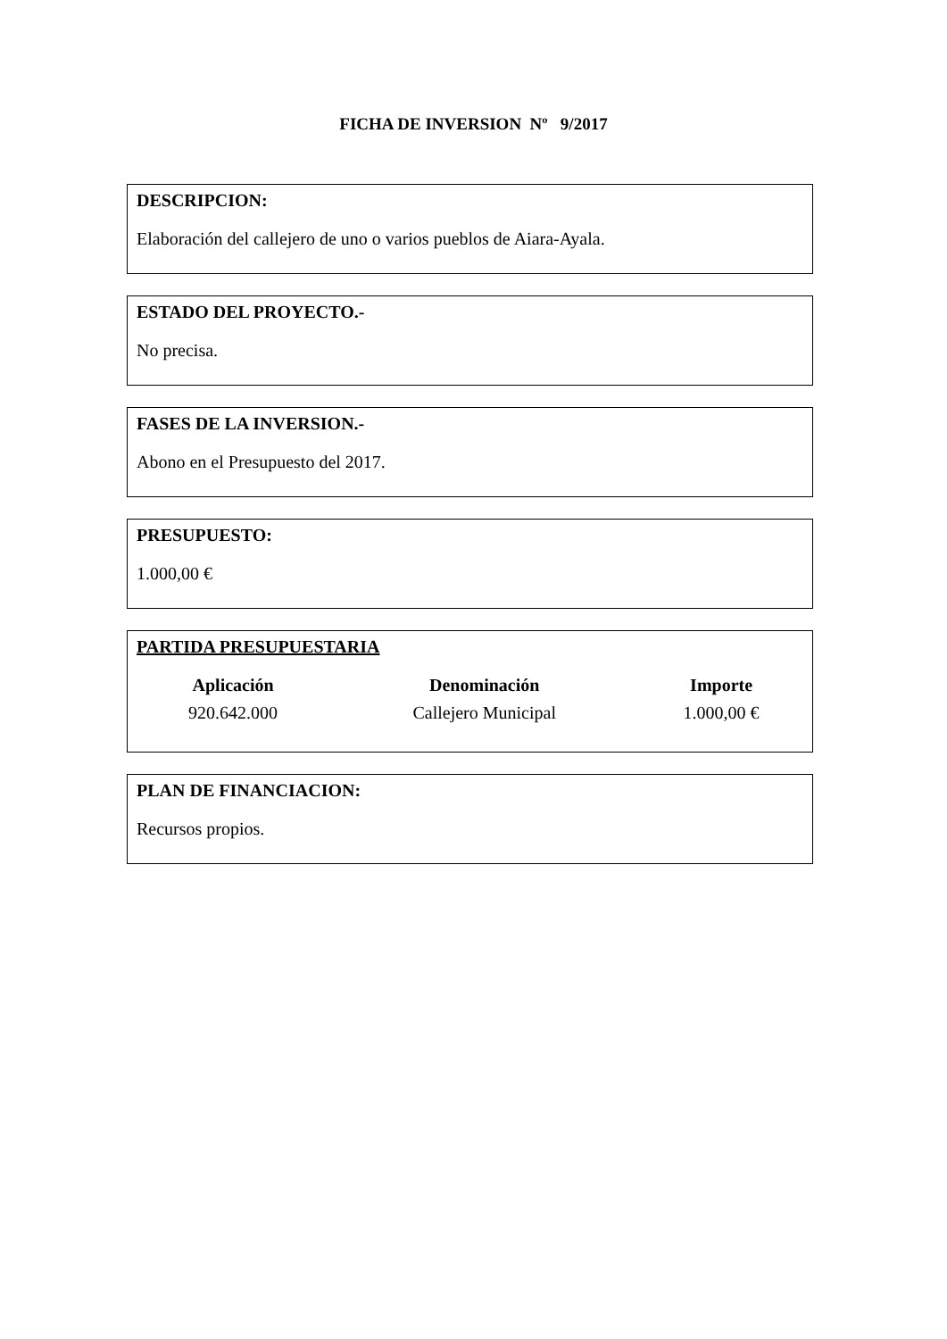FICHA DE INVERSION Nº 9/2017
DESCRIPCION:
Elaboración del callejero de uno o varios pueblos de Aiara-Ayala.
ESTADO DEL PROYECTO.-
No precisa.
FASES DE LA INVERSION.-
Abono en el Presupuesto del 2017.
PRESUPUESTO:
1.000,00 €
PARTIDA PRESUPUESTARIA
| Aplicación | Denominación | Importe |
| --- | --- | --- |
| 920.642.000 | Callejero Municipal | 1.000,00 € |
PLAN DE FINANCIACION:
Recursos propios.